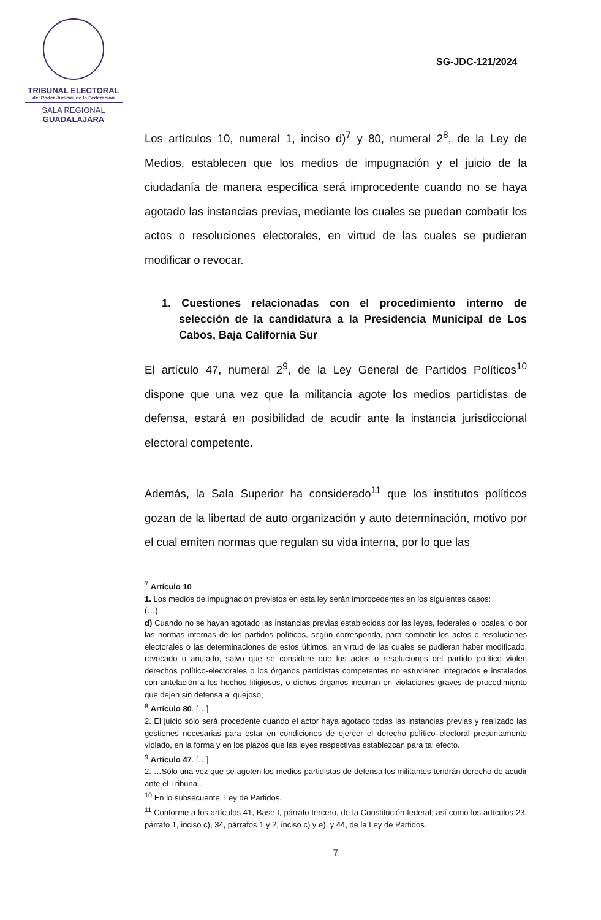TRIBUNAL ELECTORAL
del Poder Judicial de la Federación
SALA REGIONAL
GUADALAJARA
SG-JDC-121/2024
Los artículos 10, numeral 1, inciso d)<sup>7</sup> y 80, numeral 2<sup>8</sup>, de la Ley de Medios, establecen que los medios de impugnación y el juicio de la ciudadanía de manera específica será improcedente cuando no se haya agotado las instancias previas, mediante los cuales se puedan combatir los actos o resoluciones electorales, en virtud de las cuales se pudieran modificar o revocar.
1. Cuestiones relacionadas con el procedimiento interno de selección de la candidatura a la Presidencia Municipal de Los Cabos, Baja California Sur
El artículo 47, numeral 2<sup>9</sup>, de la Ley General de Partidos Políticos<sup>10</sup> dispone que una vez que la militancia agote los medios partidistas de defensa, estará en posibilidad de acudir ante la instancia jurisdiccional electoral competente.
Además, la Sala Superior ha considerado<sup>11</sup> que los institutos políticos gozan de la libertad de auto organización y auto determinación, motivo por el cual emiten normas que regulan su vida interna, por lo que las
<sup>7</sup> Artículo 10
1. Los medios de impugnación previstos en esta ley serán improcedentes en los siguientes casos:
(…)
d) Cuando no se hayan agotado las instancias previas establecidas por las leyes, federales o locales, o por las normas internas de los partidos políticos, según corresponda, para combatir los actos o resoluciones electorales o las determinaciones de estos últimos, en virtud de las cuales se pudieran haber modificado, revocado o anulado, salvo que se considere que los actos o resoluciones del partido político violen derechos político-electorales o los órganos partidistas competentes no estuvieren integrados e instalados con antelación a los hechos litigiosos, o dichos órganos incurran en violaciones graves de procedimiento que dejen sin defensa al quejoso;
<sup>8</sup> Artículo 80. […]
2. El juicio sólo será procedente cuando el actor haya agotado todas las instancias previas y realizado las gestiones necesarias para estar en condiciones de ejercer el derecho político–electoral presuntamente violado, en la forma y en los plazos que las leyes respectivas establezcan para tal efecto.
<sup>9</sup> Artículo 47. […]
2. …Sólo una vez que se agoten los medios partidistas de defensa los militantes tendrán derecho de acudir ante el Tribunal.
<sup>10</sup> En lo subsecuente, Ley de Partidos.
<sup>11</sup> Conforme a los artículos 41, Base I, párrafo tercero, de la Constitución federal; así como los artículos 23, párrafo 1, inciso c), 34, párrafos 1 y 2, inciso c) y e), y 44, de la Ley de Partidos.
7